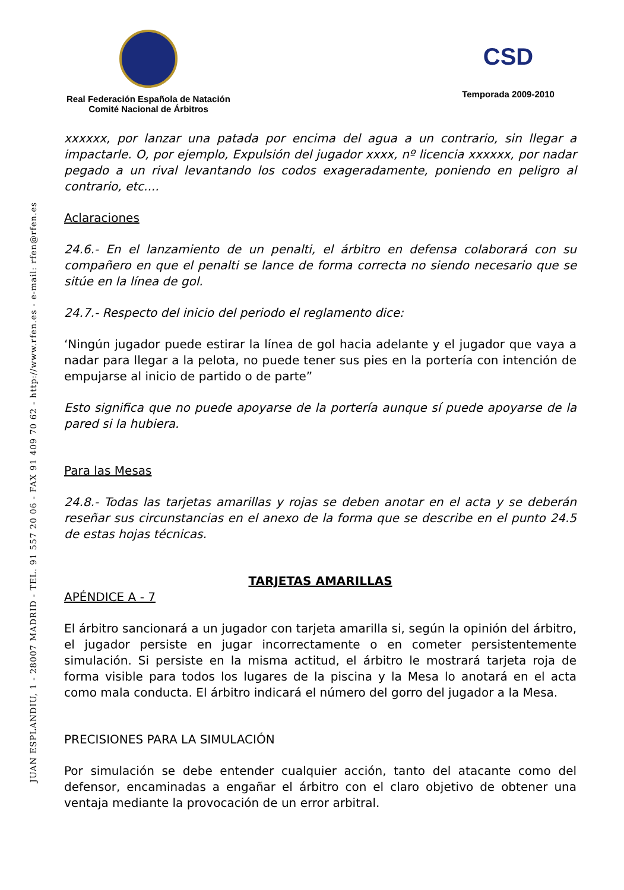Real Federación Española de Natación
Comité Nacional de Árbitros
CSD
Temporada 2009-2010
JUAN ESPLANDIU, 1 - 28007 MADRID - TEL. 91 557 20 06 - FAX 91 409 70 62 - http://www.rfen.es - e-mail: rfen@rfen.es
xxxxxx, por lanzar una patada por encima del agua a un contrario, sin llegar a impactarle. O, por ejemplo, Expulsión del jugador xxxx, nº licencia xxxxxx, por nadar pegado a un rival levantando los codos exageradamente, poniendo en peligro al contrario, etc....
Aclaraciones
24.6.- En el lanzamiento de un penalti, el árbitro en defensa colaborará con su compañero en que el penalti se lance de forma correcta no siendo necesario que se sitúe en la línea de gol.
24.7.- Respecto del inicio del periodo el reglamento dice:
‘Ningún jugador puede estirar la línea de gol hacia adelante y el jugador que vaya a nadar para llegar a la pelota, no puede tener sus pies en la portería con intención de empujarse al inicio de partido o de parte”
Esto significa que no puede apoyarse de la portería aunque sí puede apoyarse de la pared si la hubiera.
Para las Mesas
24.8.- Todas las tarjetas amarillas y rojas se deben anotar en el acta y se deberán reseñar sus circunstancias en el anexo de la forma que se describe en el punto 24.5 de estas hojas técnicas.
TARJETAS AMARILLAS
APÉNDICE A - 7
El árbitro sancionará a un jugador con tarjeta amarilla si, según la opinión del árbitro, el jugador persiste en jugar incorrectamente o en cometer persistentemente simulación. Si persiste en la misma actitud, el árbitro le mostrará tarjeta roja de forma visible para todos los lugares de la piscina y la Mesa lo anotará en el acta como mala conducta. El árbitro indicará el número del gorro del jugador a la Mesa.
PRECISIONES PARA LA SIMULACIÓN
Por simulación se debe entender cualquier acción, tanto del atacante como del defensor, encaminadas a engañar el árbitro con el claro objetivo de obtener una ventaja mediante la provocación de un error arbitral.